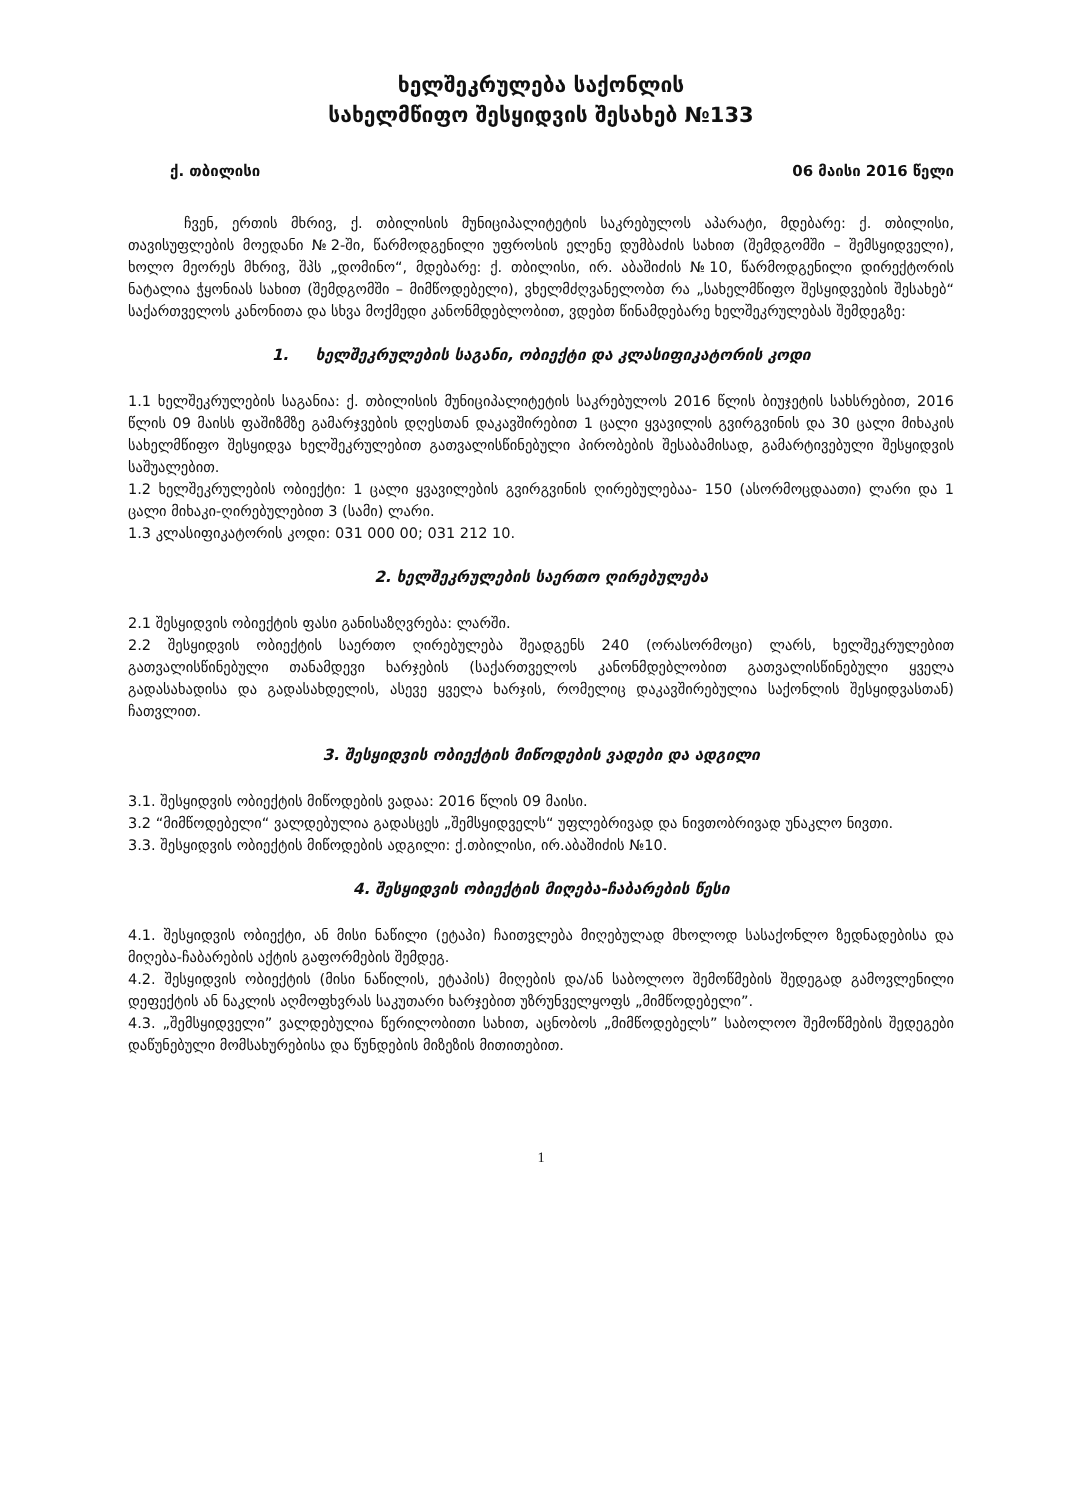ხელშეკრულება საქონლის
სახელმწიფო შესყიდვის შესახებ №133
ქ. თბილისი 06 მაისი 2016 წელი
ჩვენ, ერთის მხრივ, ქ. თბილისის მუნიციპალიტეტის საკრებულოს აპარატი, მდებარე: ქ. თბილისი, თავისუფლების მოედანი №2-ში, წარმოდგენილი უფროსის ელენე დუმბაძის სახით (შემდგომში – შემსყიდველი), ხოლო მეორეს მხრივ, შპს „დომინო“, მდებარე: ქ. თბილისი, ირ. აბაშიძის №10, წარმოდგენილი დირექტორის ნატალია ჭყონიას სახით (შემდგომში – მიმწოდებელი), ვხელმძღვანელობთ რა „სახელმწიფო შესყიდვების შესახებ“ საქართველოს კანონითა და სხვა მოქმედი კანონმდებლობით, ვდებთ წინამდებარე ხელშეკრულებას შემდეგზე:
1. ხელშეკრულების საგანი, ობიექტი და კლასიფიკატორის კოდი
1.1 ხელშეკრულების საგანია: ქ. თბილისის მუნიციპალიტეტის საკრებულოს 2016 წლის ბიუჯეტის სახსრებით, 2016 წლის 09 მაისს ფაშიზმზე გამარჯვების დღესთან დაკავშირებით 1 ცალი ყვავილის გვირგვინის და 30 ცალი მიხაკის სახელმწიფო შესყიდვა ხელშეკრულებით გათვალისწინებული პირობების შესაბამისად, გამარტივებული შესყიდვის საშუალებით.
1.2 ხელშეკრულების ობიექტი: 1 ცალი ყვავილების გვირგვინის ღირებულებაა- 150 (ასორმოცდაათი) ლარი და 1 ცალი მიხაკი-ღირებულებით 3 (სამი) ლარი.
1.3 კლასიფიკატორის კოდი: 031 000 00; 031 212 10.
2. ხელშეკრულების საერთო ღირებულება
2.1 შესყიდვის ობიექტის ფასი განისაზღვრება: ლარში.
2.2 შესყიდვის ობიექტის საერთო ღირებულება შეადგენს 240 (ორასორმოცი) ლარს, ხელშეკრულებით გათვალისწინებული თანამდევი ხარჯების (საქართველოს კანონმდებლობით გათვალისწინებული ყველა გადასახადისა და გადასახდელის, ასევე ყველა ხარჯის, რომელიც დაკავშირებულია საქონლის შესყიდვასთან) ჩათვლით.
3. შესყიდვის ობიექტის მიწოდების ვადები და ადგილი
3.1. შესყიდვის ობიექტის მიწოდების ვადაა: 2016 წლის 09 მაისი.
3.2 “მიმწოდებელი“ ვალდებულია გადასცეს „შემსყიდველს“ უფლებრივად და ნივთობრივად უნაკლო ნივთი.
3.3. შესყიდვის ობიექტის მიწოდების ადგილი: ქ.თბილისი, ირ.აბაშიძის №10.
4. შესყიდვის ობიექტის მიღება-ჩაბარების წესი
4.1. შესყიდვის ობიექტი, ან მისი ნაწილი (ეტაპი) ჩაითვლება მიღებულად მხოლოდ სასაქონლო ზედნადებისა და მიღება-ჩაბარების აქტის გაფორმების შემდეგ.
4.2. შესყიდვის ობიექტის (მისი ნაწილის, ეტაპის) მიღების და/ან საბოლოო შემოწმების შედეგად გამოვლენილი დეფექტის ან ნაკლის აღმოფხვრას საკუთარი ხარჯებით უზრუნველყოფს „მიმწოდებელი”.
4.3. „შემსყიდველი” ვალდებულია წერილობითი სახით, აცნობოს „მიმწოდებელს” საბოლოო შემოწმების შედეგები დაწუნებული მომსახურებისა და წუნდების მიზეზის მითითებით.
1